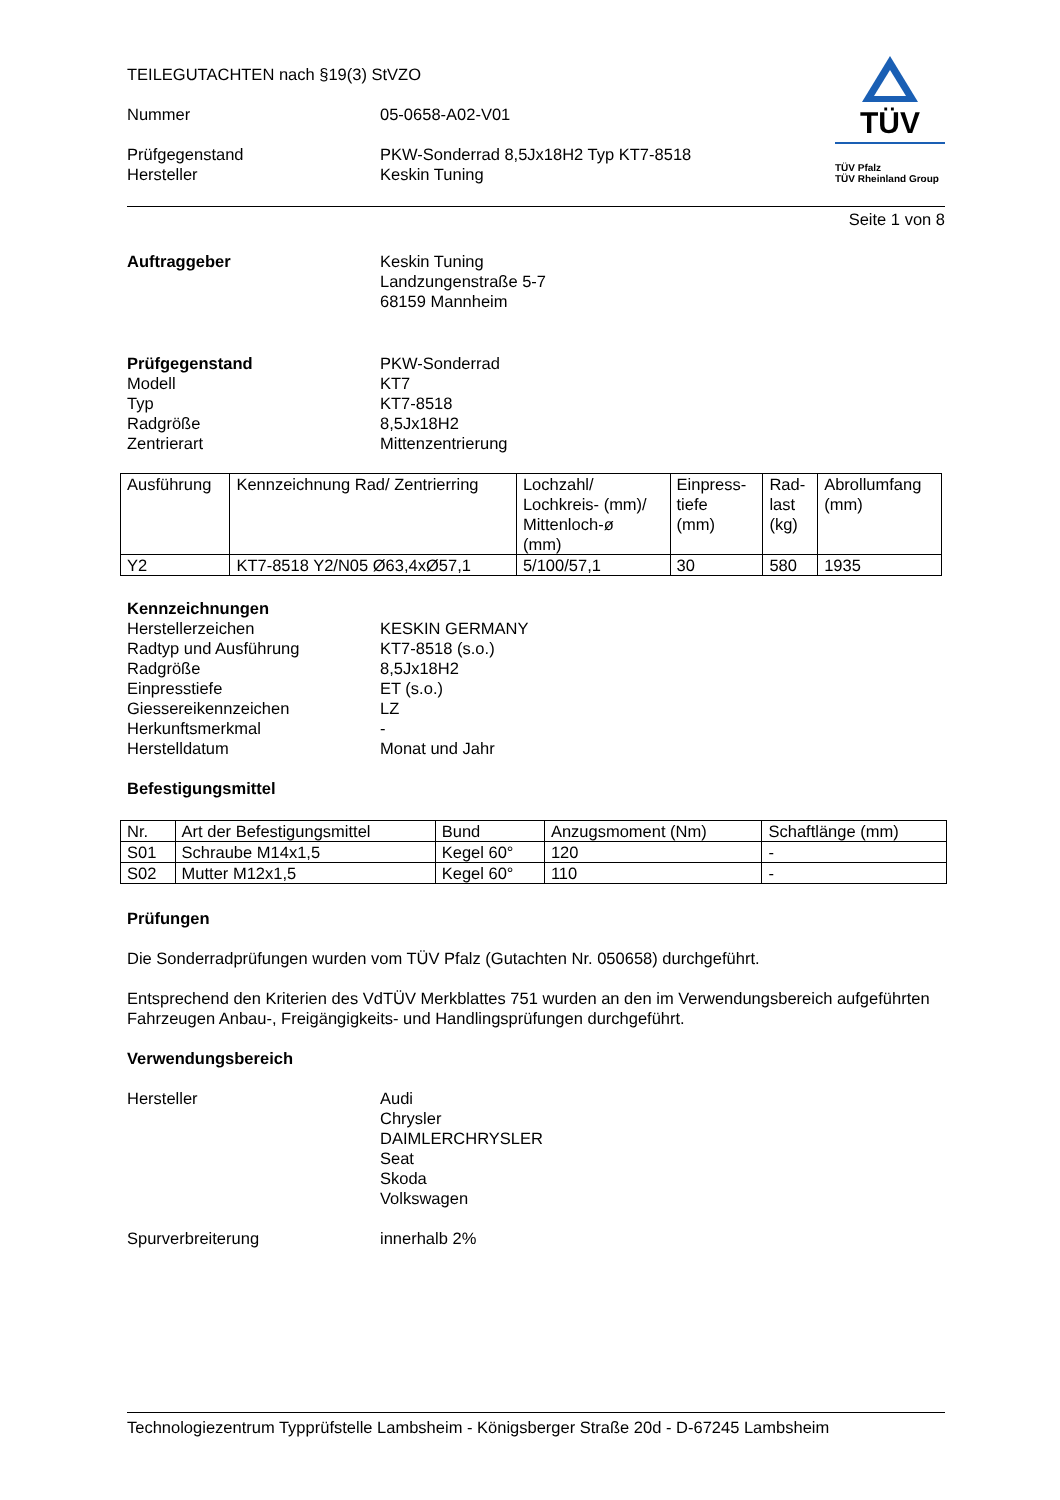TEILEGUTACHTEN nach §19(3) StVZO
Nummer 05-0658-A02-V01
Prüfgegenstand PKW-Sonderrad 8,5Jx18H2 Typ KT7-8518
Hersteller Keskin Tuning
TÜV
TÜV Pfalz
TÜV Rheinland Group
Seite 1 von 8
Auftraggeber Keskin Tuning
Landzungenstraße 5-7
68159 Mannheim
Prüfgegenstand
Modell
Typ
Radgröße
Zentrierart
PKW-Sonderrad
KT7
KT7-8518
8,5Jx18H2
Mittenzentrierung
| Ausführung | Kennzeichnung Rad/ Zentrierring | Lochzahl/ Lochkreis- (mm)/ Mittenloch-ø (mm) | Einpress- tiefe (mm) | Rad- last (kg) | Abrollumfang (mm) |
| Y2 | KT7-8518 Y2/N05 Ø63,4xØ57,1 | 5/100/57,1 | 30 | 580 | 1935 |
Kennzeichnungen
Herstellerzeichen
Radtyp und Ausführung
Radgröße
Einpresstiefe
Giessereikennzeichen
Herkunftsmerkmal
Herstelldatum
KESKIN GERMANY
KT7-8518 (s.o.)
8,5Jx18H2
ET (s.o.)
LZ
-
Monat und Jahr
Befestigungsmittel
| Nr. | Art der Befestigungsmittel | Bund | Anzugsmoment (Nm) | Schaftlänge (mm) |
| S01 | Schraube M14x1,5 | Kegel 60° | 120 | - |
| S02 | Mutter M12x1,5 | Kegel 60° | 110 | - |
Prüfungen
Die Sonderradprüfungen wurden vom TÜV Pfalz (Gutachten Nr. 050658) durchgeführt.
Entsprechend den Kriterien des VdTÜV Merkblattes 751 wurden an den im Verwendungsbereich aufgeführten Fahrzeugen Anbau-, Freigängigkeits- und Handlingsprüfungen durchgeführt.
Verwendungsbereich
Hersteller Audi
Chrysler
DAIMLERCHRYSLER
Seat
Skoda
Volkswagen
Spurverbreiterung innerhalb 2%
Technologiezentrum Typprüfstelle Lambsheim - Königsberger Straße 20d - D-67245 Lambsheim